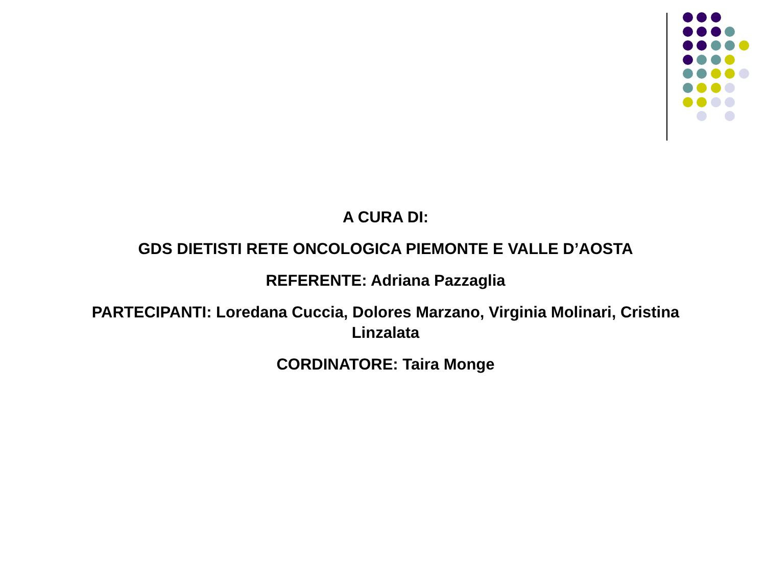A CURA DI:
GDS DIETISTI RETE ONCOLOGICA PIEMONTE E VALLE D’AOSTA
REFERENTE: Adriana Pazzaglia
PARTECIPANTI: Loredana Cuccia, Dolores Marzano, Virginia Molinari, Cristina Linzalata
CORDINATORE: Taira Monge